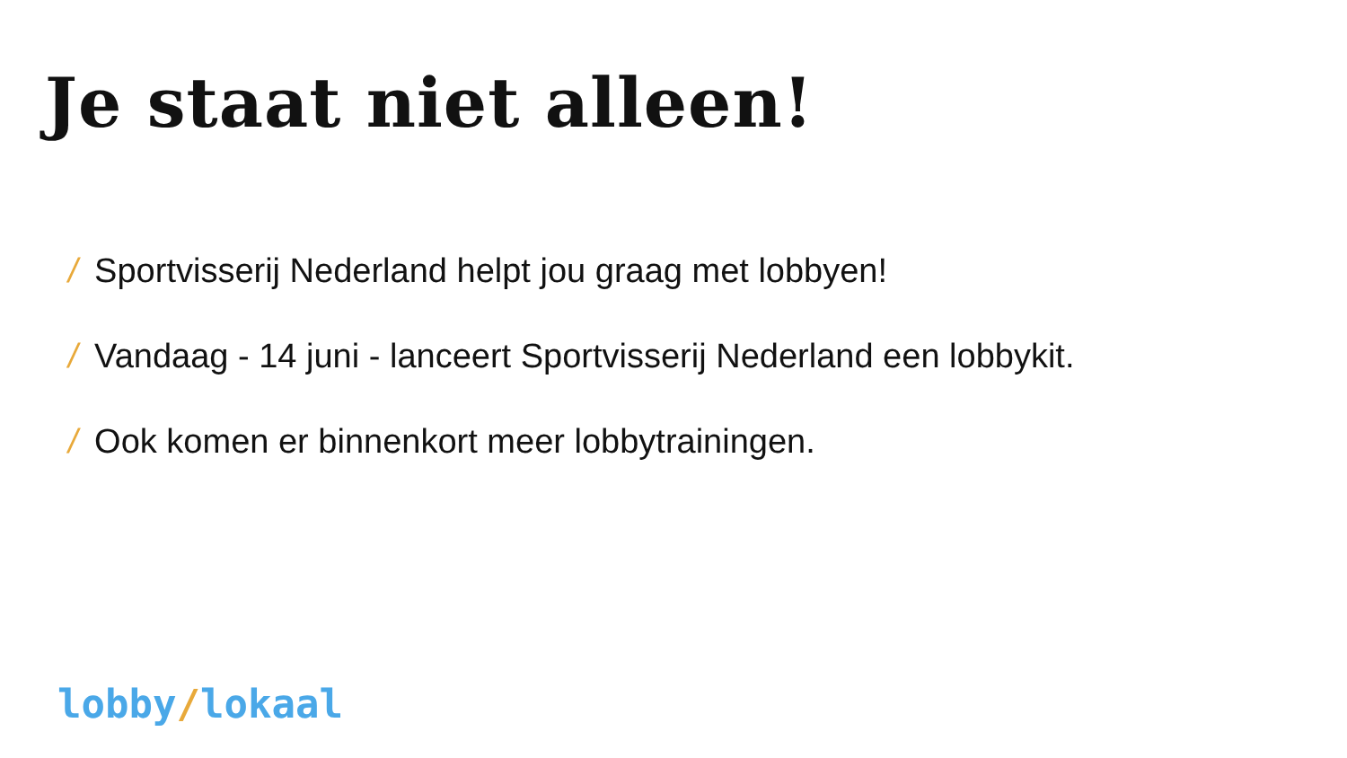Je staat niet alleen!
/ Sportvisserij Nederland helpt jou graag met lobbyen!
/ Vandaag - 14 juni - lanceert Sportvisserij Nederland een lobbykit.
/ Ook komen er binnenkort meer lobbytrainingen.
lobby/lokaal